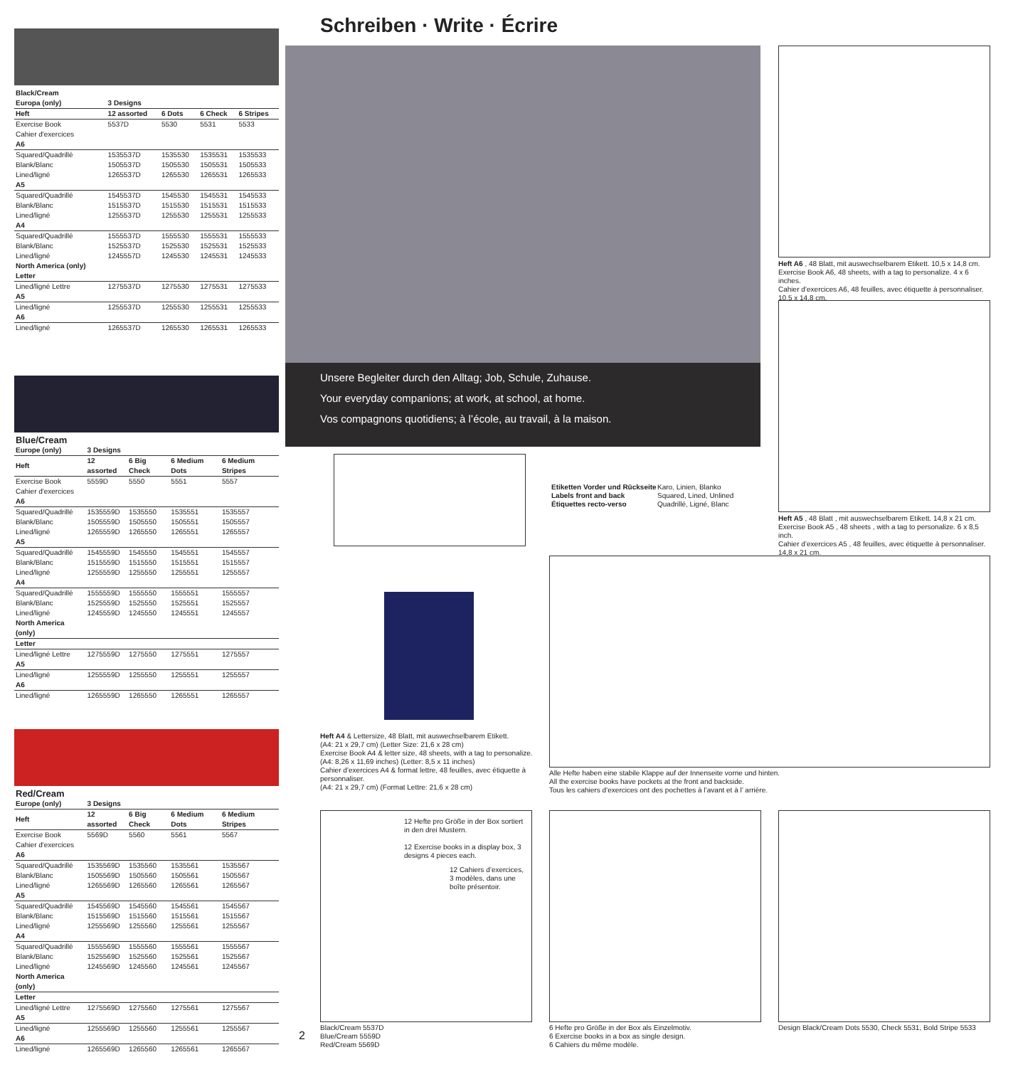Schreiben · Write · Écrire
| Black/Cream | | | | |
| Europa (only) | 3 Designs | | | |
| Heft | 12 assorted | 6 Dots | 6 Check | 6 Stripes |
| Exercise Book | 5537D | 5530 | 5531 | 5533 |
| Cahier d'exercices | | | | |
| A6 | | | | |
| Squared/Quadrillé | 1535537D | 1535530 | 1535531 | 1535533 |
| Blank/Blanc | 1505537D | 1505530 | 1505531 | 1505533 |
| Lined/ligné | 1265537D | 1265530 | 1265531 | 1265533 |
| A5 | | | | |
| Squared/Quadrillé | 1545537D | 1545530 | 1545531 | 1545533 |
| Blank/Blanc | 1515537D | 1515530 | 1515531 | 1515533 |
| Lined/ligné | 1255537D | 1255530 | 1255531 | 1255533 |
| A4 | | | | |
| Squared/Quadrillé | 1555537D | 1555530 | 1555531 | 1555533 |
| Blank/Blanc | 1525537D | 1525530 | 1525531 | 1525533 |
| Lined/ligné | 1245557D | 1245530 | 1245531 | 1245533 |
| North America (only) | | | | |
| Letter | | | | |
| Lined/ligné Lettre | 1275537D | 1275530 | 1275531 | 1275533 |
| A5 | | | | |
| Lined/ligné | 1255537D | 1255530 | 1255531 | 1255533 |
| A6 | | | | |
| Lined/ligné | 1265537D | 1265530 | 1265531 | 1265533 |
| Blue/Cream | | | | |
| Europe (only) | 3 Designs | | | |
| Heft | 12 assorted | 6 Big Check | 6 Medium Dots | 6 Medium Stripes |
| Exercise Book | 5559D | 5550 | 5551 | 5557 |
| Cahier d'exercices | | | | |
| A6 | | | | |
| Squared/Quadrillé | 1535559D | 1535550 | 1535551 | 1535557 |
| Blank/Blanc | 1505559D | 1505550 | 1505551 | 1505557 |
| Lined/ligné | 1265559D | 1265550 | 1265551 | 1265557 |
| A5 | | | | |
| Squared/Quadrillé | 1545559D | 1545550 | 1545551 | 1545557 |
| Blank/Blanc | 1515559D | 1515550 | 1515551 | 1515557 |
| Lined/ligné | 1255559D | 1255550 | 1255551 | 1255557 |
| A4 | | | | |
| Squared/Quadrillé | 1555559D | 1555550 | 1555551 | 1555557 |
| Blank/Blanc | 1525559D | 1525550 | 1525551 | 1525557 |
| Lined/ligné | 1245559D | 1245550 | 1245551 | 1245557 |
| North America (only) | | | | |
| Letter | | | | |
| Lined/ligné Lettre | 1275559D | 1275550 | 1275551 | 1275557 |
| A5 | | | | |
| Lined/ligné | 1255559D | 1255550 | 1255551 | 1255557 |
| A6 | | | | |
| Lined/ligné | 1265559D | 1265550 | 1265551 | 1265557 |
| Red/Cream | | | | |
| Europe (only) | 3 Designs | | | |
| Heft | 12 assorted | 6 Big Check | 6 Medium Dots | 6 Medium Stripes |
| Exercise Book | 5569D | 5560 | 5561 | 5567 |
| Cahier d'exercices | | | | |
| A6 | | | | |
| Squared/Quadrillé | 1535569D | 1535560 | 1535561 | 1535567 |
| Blank/Blanc | 1505569D | 1505560 | 1505561 | 1505567 |
| Lined/ligné | 1265569D | 1265560 | 1265561 | 1265567 |
| A5 | | | | |
| Squared/Quadrillé | 1545569D | 1545560 | 1545561 | 1545567 |
| Blank/Blanc | 1515569D | 1515560 | 1515561 | 1515567 |
| Lined/ligné | 1255569D | 1255560 | 1255561 | 1255567 |
| A4 | | | | |
| Squared/Quadrillé | 1555569D | 1555560 | 1555561 | 1555567 |
| Blank/Blanc | 1525569D | 1525560 | 1525561 | 1525567 |
| Lined/ligné | 1245569D | 1245560 | 1245561 | 1245567 |
| North America (only) | | | | |
| Letter | | | | |
| Lined/ligné Lettre | 1275569D | 1275560 | 1275561 | 1275567 |
| A5 | | | | |
| Lined/ligné | 1255569D | 1255560 | 1255561 | 1255567 |
| A6 | | | | |
| Lined/ligné | 1265569D | 1265560 | 1265561 | 1265567 |
Unsere Begleiter durch den Alltag; Job, Schule, Zuhause.
Your everyday companions; at work, at school, at home.
Vos compagnons quotidiens; à l’école, au travail, à la maison.
Heft A6 , 48 Blatt, mit auswechselbarem Etikett. 10,5 x 14,8 cm.
Exercise Book A6, 48 sheets, with a tag to personalize. 4 x 6 inches.
Cahier d’exercices A6, 48 feuilles, avec étiquette à personnaliser. 10,5 x 14,8 cm.
Heft A5 , 48 Blatt , mit auswechselbarem Etikett. 14,8 x 21 cm.
Exercise Book A5 , 48 sheets , with a tag to personalize. 6 x 8,5 inch.
Cahier d’exercices A5 , 48 feuilles, avec étiquette à personnaliser. 14,8 x 21 cm.
Etiketten Vorder und Rückseite
Labels front and back
Étiquettes recto-verso
Karo, Linien, Blanko
Squared, Lined, Unlined
Quadrillé, Ligné, Blanc
Heft A4 & Lettersize, 48 Blatt, mit auswechselbarem Etikett.
(A4: 21 x 29,7 cm) (Letter Size: 21,6 x 28 cm)
Exercise Book A4 & letter size, 48 sheets, with a tag to personalize.
(A4: 8,26 x 11,69 inches) (Letter: 8,5 x 11 inches)
Cahier d’exercices A4 & format lettre, 48 feuilles, avec étiquette à personnaliser.
(A4: 21 x 29,7 cm) (Format Lettre: 21,6 x 28 cm)
Alle Hefte haben eine stabile Klappe auf der Innenseite vorne und hinten.
All the exercise books have pockets at the front and backside.
Tous les cahiers d’exercices ont des pochettes à l’avant et à l’ arrière.
12 Hefte pro Größe in der Box sortiert in den drei Mustern.
12 Exercise books in a display box, 3 designs 4 pieces each.
12 Cahiers d’exercices, 3 modèles, dans une boîte présentoir.
Black/Cream 5537D
Blue/Cream 5559D
Red/Cream 5569D
2
6 Hefte pro Größe in der Box als Einzelmotiv.
6 Exercise books in a box as single design.
6 Cahiers du même modèle.
Design Black/Cream Dots 5530, Check 5531, Bold Stripe 5533